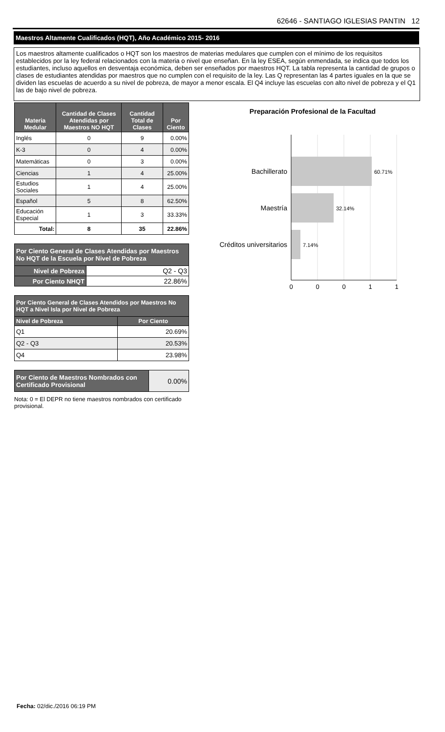62646 - SANTIAGO IGLESIAS PANTIN 12
Maestros Altamente Cualificados (HQT), Año Académico 2015- 2016
Los maestros altamente cualificados o HQT son los maestros de materias medulares que cumplen con el mínimo de los requisitos establecidos por la ley federal relacionados con la materia o nivel que enseñan. En la ley ESEA, según enmendada, se indica que todos los estudiantes, incluso aquellos en desventaja económica, deben ser enseñados por maestros HQT. La tabla representa la cantidad de grupos o clases de estudiantes atendidas por maestros que no cumplen con el requisito de la ley. Las Q representan las 4 partes iguales en la que se dividen las escuelas de acuerdo a su nivel de pobreza, de mayor a menor escala. El Q4 incluye las escuelas con alto nivel de pobreza y el Q1 las de bajo nivel de pobreza.
| Materia Medular | Cantidad de Clases Atendidas por Maestros NO HQT | Cantidad Total de Clases | Por Ciento |
| --- | --- | --- | --- |
| Inglés | 0 | 9 | 0.00% |
| K-3 | 0 | 4 | 0.00% |
| Matemáticas | 0 | 3 | 0.00% |
| Ciencias | 1 | 4 | 25.00% |
| Estudios Sociales | 1 | 4 | 25.00% |
| Español | 5 | 8 | 62.50% |
| Educación Especial | 1 | 3 | 33.33% |
| Total: | 8 | 35 | 22.86% |
| Por Ciento General de Clases Atendidas por Maestros No HQT de la Escuela por Nivel de Pobreza | |
| --- | --- |
| Nivel de Pobreza | Q2 - Q3 |
| Por Ciento NHQT | 22.86% |
| Por Ciento General de Clases Atendidos por Maestros No HQT a Nivel Isla por Nivel de Pobreza | |
| --- | --- |
| Nivel de Pobreza | Por Ciento |
| Q1 | 20.69% |
| Q2 - Q3 | 20.53% |
| Q4 | 23.98% |
| Por Ciento de Maestros Nombrados con Certificado Provisional | 0.00% |
Nota: 0 = El DEPR no tiene maestros nombrados con certificado provisional.
Preparación Profesional de la Facultad
Bachillerato
Maestría
Créditos universitarios
60.71%
32.14%
7.14%
0
0
0
1
1
Fecha: 02/dic./2016 06:19 PM